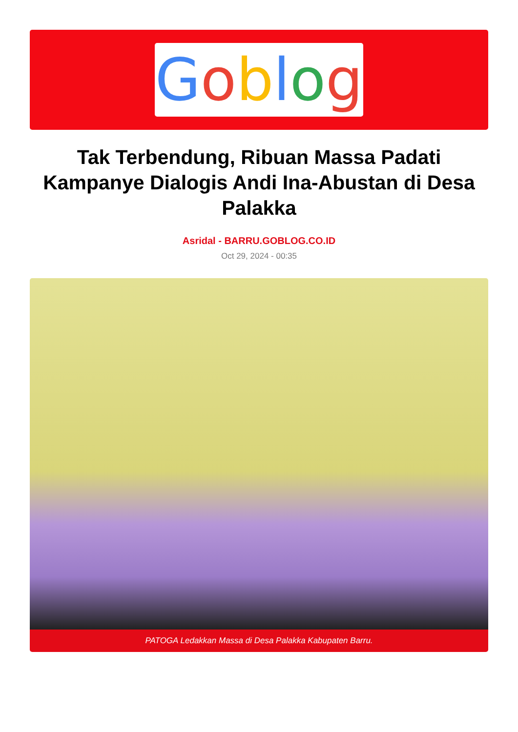Goblog
Tak Terbendung, Ribuan Massa Padati Kampanye Dialogis Andi Ina-Abustan di Desa Palakka
Asridal - BARRU.GOBLOG.CO.ID
Oct 29, 2024 - 00:35
PATOGA Ledakkan Massa di Desa Palakka Kabupaten Barru.